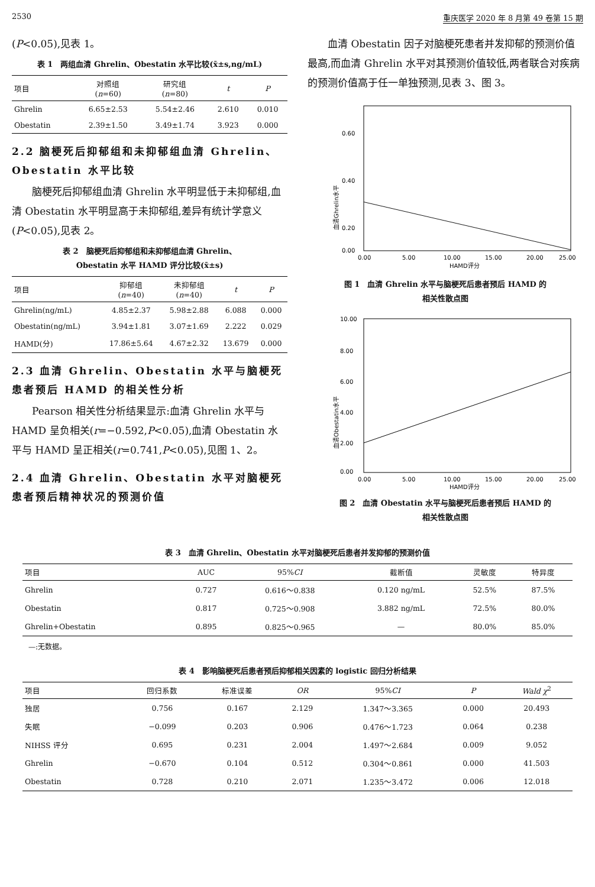2530 重庆医学 2020 年 8 月第 49 卷第 15 期
(P<0.05),见表 1。
表 1　两组血清 Ghrelin、Obestatin 水平比较(x̄±s,ng/mL)
| 项目 | 对照组 ( n =60) | 研究组 ( n =80) | t | P |
| --- | --- | --- | --- | --- |
| Ghrelin | 6.65±2.53 | 5.54±2.46 | 2.610 | 0.010 |
| Obestatin | 2.39±1.50 | 3.49±1.74 | 3.923 | 0.000 |
2.2 脑梗死后抑郁组和未抑郁组血清 Ghrelin、Obestatin 水平比较
脑梗死后抑郁组血清 Ghrelin 水平明显低于未抑郁组,血清 Obestatin 水平明显高于未抑郁组,差异有统计学意义(P<0.05),见表 2。
表 2　脑梗死后抑郁组和未抑郁组血清 Ghrelin、
Obestatin 水平 HAMD 评分比较(x̄±s)
| 项目 | 抑郁组 ( n =40) | 未抑郁组 ( n =40) | t | P |
| --- | --- | --- | --- | --- |
| Ghrelin(ng/mL) | 4.85±2.37 | 5.98±2.88 | 6.088 | 0.000 |
| Obestatin(ng/mL) | 3.94±1.81 | 3.07±1.69 | 2.222 | 0.029 |
| HAMD(分) | 17.86±5.64 | 4.67±2.32 | 13.679 | 0.000 |
2.3 血清 Ghrelin、Obestatin 水平与脑梗死患者预后 HAMD 的相关性分析
Pearson 相关性分析结果显示:血清 Ghrelin 水平与 HAMD 呈负相关(r=−0.592,P<0.05),血清 Obestatin 水平与 HAMD 呈正相关(r=0.741,P<0.05),见图 1、2。
2.4 血清 Ghrelin、Obestatin 水平对脑梗死患者预后精神状况的预测价值
血清 Obestatin 因子对脑梗死患者并发抑郁的预测价值最高,而血清 Ghrelin 水平对其预测价值较低,两者联合对疾病的预测价值高于任一单独预测,见表 3、图 3。
血清Ghrelin水平
0.60
0.40
0.20
0.00
0.00
5.00
10.00
15.00
20.00
25.00
HAMD评分
图 1　血清 Ghrelin 水平与脑梗死后患者预后 HAMD 的
相关性散点图
血清Obestatin水平
10.00
8.00
6.00
4.00
2.00
0.00
0.00
5.00
10.00
15.00
20.00
25.00
HAMD评分
图 2　血清 Obestatin 水平与脑梗死后患者预后 HAMD 的
相关性散点图
表 3　血清 Ghrelin、Obestatin 水平对脑梗死后患者并发抑郁的预测价值
| 项目 | AUC | 95% CI | 截断值 | 灵敏度 | 特异度 |
| --- | --- | --- | --- | --- | --- |
| Ghrelin | 0.727 | 0.616～0.838 | 0.120 ng/mL | 52.5% | 87.5% |
| Obestatin | 0.817 | 0.725～0.908 | 3.882 ng/mL | 72.5% | 80.0% |
| Ghrelin+Obestatin | 0.895 | 0.825～0.965 | — | 80.0% | 85.0% |
—:无数据。
表 4　影响脑梗死后患者预后抑郁相关因素的 logistic 回归分析结果
| 项目 | 回归系数 | 标准误差 | OR | 95% CI | P | Wald χ<sup>2</sup> |
| --- | --- | --- | --- | --- | --- | --- |
| 独居 | 0.756 | 0.167 | 2.129 | 1.347～3.365 | 0.000 | 20.493 |
| 失眠 | −0.099 | 0.203 | 0.906 | 0.476～1.723 | 0.064 | 0.238 |
| NIHSS 评分 | 0.695 | 0.231 | 2.004 | 1.497～2.684 | 0.009 | 9.052 |
| Ghrelin | −0.670 | 0.104 | 0.512 | 0.304～0.861 | 0.000 | 41.503 |
| Obestatin | 0.728 | 0.210 | 2.071 | 1.235～3.472 | 0.006 | 12.018 |